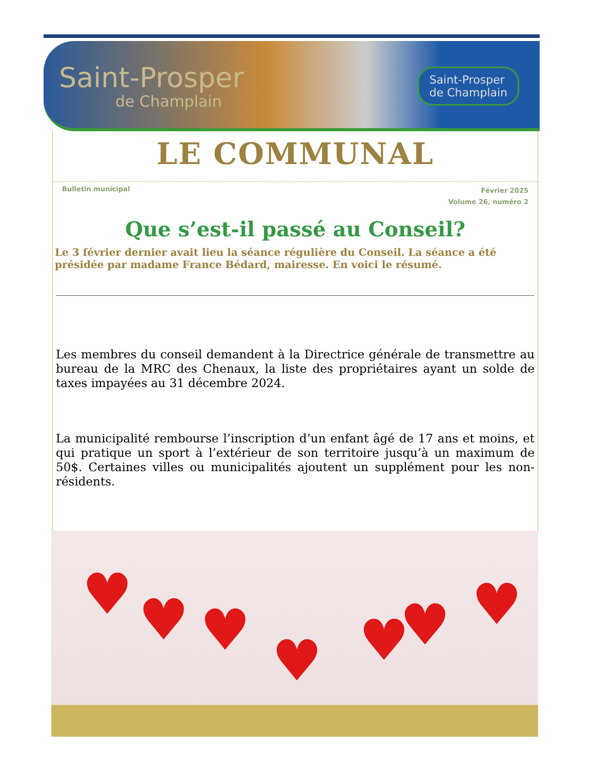Saint-Prosper
de Champlain
Saint-Prosper
de Champlain
LE COMMUNAL
Bulletin municipal
Février 2025
Volume 26, numéro 2
Que s’est-il passé au Conseil?
Le 3 février dernier avait lieu la séance régulière du Conseil. La séance a été présidée par madame France Bédard, mairesse. En voici le résumé.
Les membres du conseil demandent à la Directrice générale de transmettre au bureau de la MRC des Chenaux, la liste des propriétaires ayant un solde de taxes impayées au 31 décembre 2024.
La municipalité rembourse l’inscription d’un enfant âgé de 17 ans et moins, et qui pratique un sport à l’extérieur de son territoire jusqu’à un maximum de 50$. Certaines villes ou municipalités ajoutent un supplément pour les non-résidents.
♥ ♥ ♥ ♥ ♥ ♥ ♥